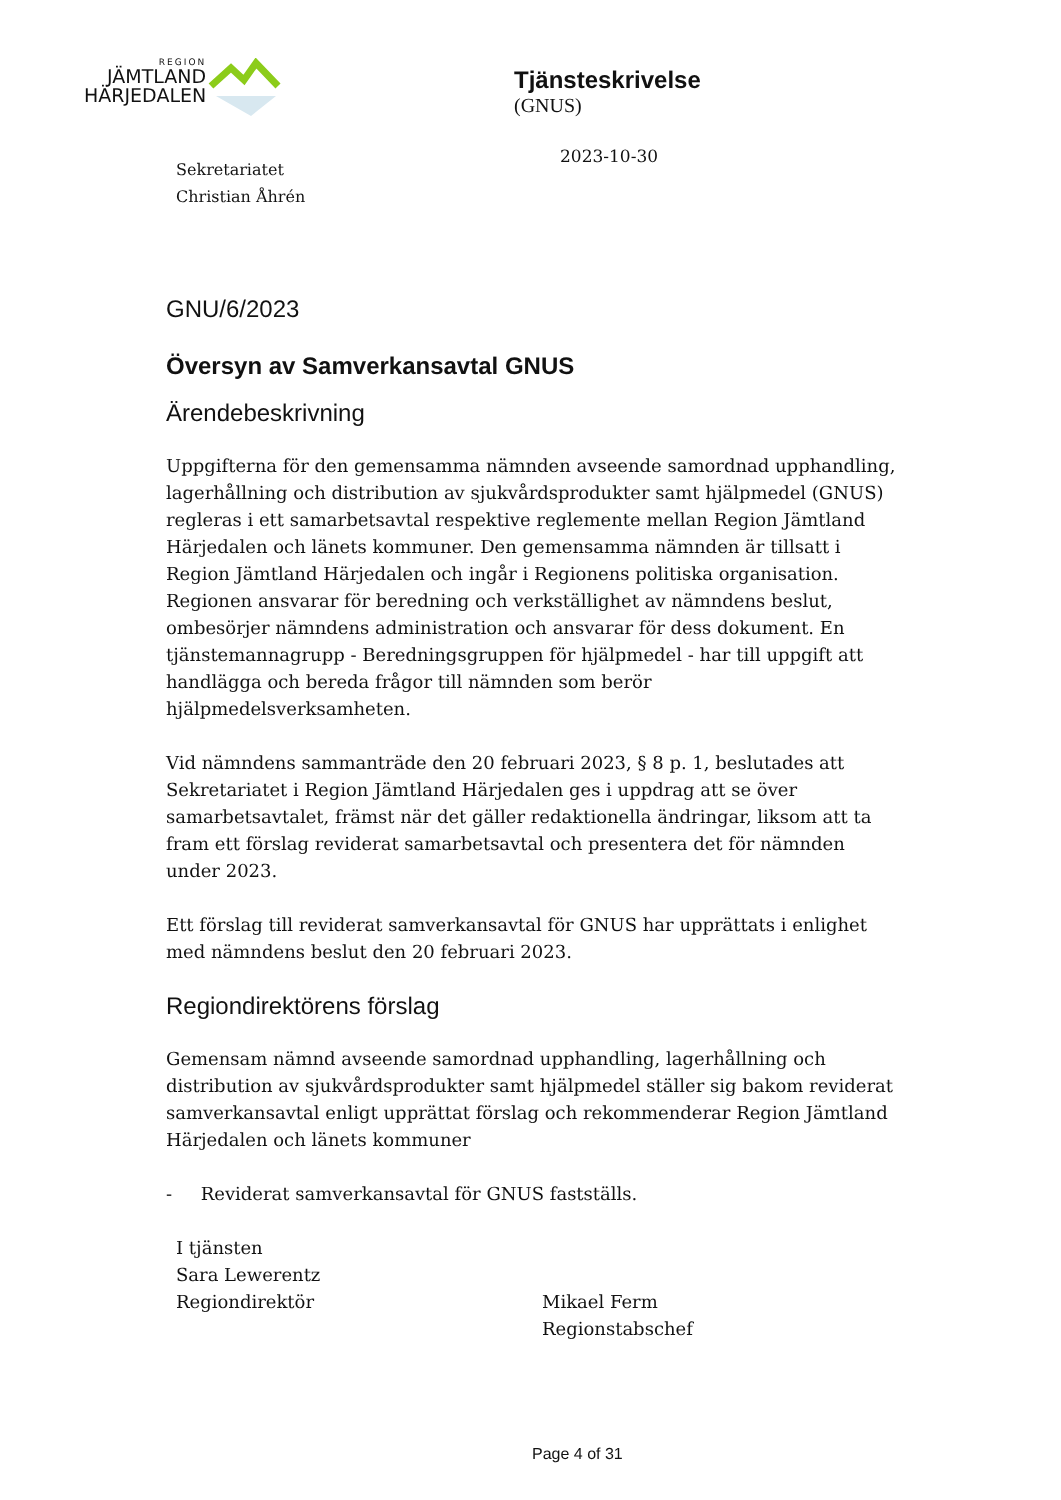REGION
JÄMTLAND
HÄRJEDALEN
Tjänsteskrivelse
(GNUS)
2023-10-30
Sekretariatet
Christian Åhrén
GNU/6/2023
Översyn av Samverkansavtal GNUS
Ärendebeskrivning
Uppgifterna för den gemensamma nämnden avseende samordnad upphandling, lagerhållning och distribution av sjukvårdsprodukter samt hjälpmedel (GNUS) regleras i ett samarbetsavtal respektive reglemente mellan Region Jämtland Härjedalen och länets kommuner. Den gemensamma nämnden är tillsatt i Region Jämtland Härjedalen och ingår i Regionens politiska organisation. Regionen ansvarar för beredning och verkställighet av nämndens beslut, ombesörjer nämndens administration och ansvarar för dess dokument. En tjänstemannagrupp - Beredningsgruppen för hjälpmedel - har till uppgift att handlägga och bereda frågor till nämnden som berör hjälpmedelsverksamheten.
Vid nämndens sammanträde den 20 februari 2023, § 8 p. 1, beslutades att Sekretariatet i Region Jämtland Härjedalen ges i uppdrag att se över samarbetsavtalet, främst när det gäller redaktionella ändringar, liksom att ta fram ett förslag reviderat samarbetsavtal och presentera det för nämnden under 2023.
Ett förslag till reviderat samverkansavtal för GNUS har upprättats i enlighet med nämndens beslut den 20 februari 2023.
Regiondirektörens förslag
Gemensam nämnd avseende samordnad upphandling, lagerhållning och distribution av sjukvårdsprodukter samt hjälpmedel ställer sig bakom reviderat samverkansavtal enligt upprättat förslag och rekommenderar Region Jämtland Härjedalen och länets kommuner
- Reviderat samverkansavtal för GNUS fastställs.
I tjänsten
Sara Lewerentz
Regiondirektör
Mikael Ferm
Regionstabschef
Page 4 of 31